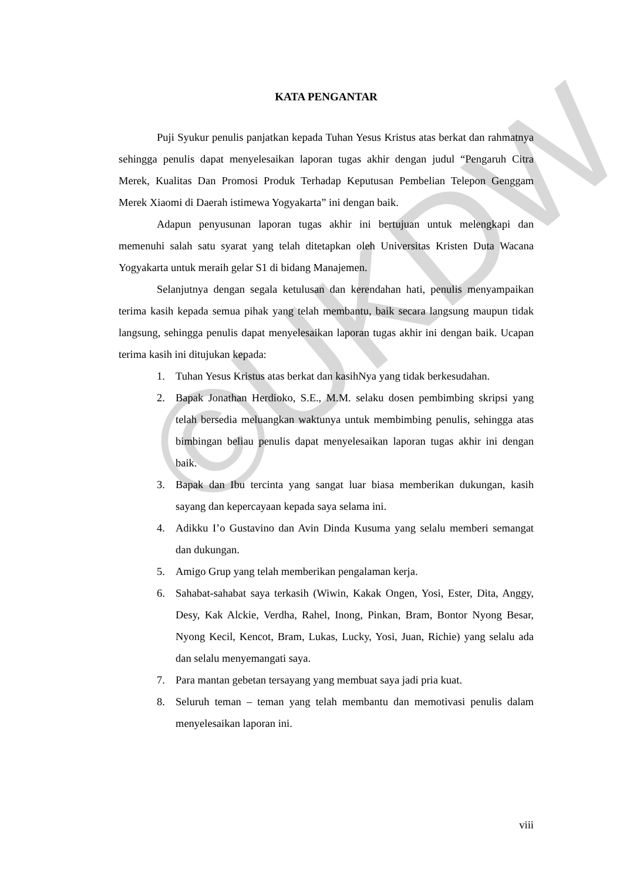©UKDW
KATA PENGANTAR
Puji Syukur penulis panjatkan kepada Tuhan Yesus Kristus atas berkat dan rahmatnya sehingga penulis dapat menyelesaikan laporan tugas akhir dengan judul “Pengaruh Citra Merek, Kualitas Dan Promosi Produk Terhadap Keputusan Pembelian Telepon Genggam Merek Xiaomi di Daerah istimewa Yogyakarta” ini dengan baik.
Adapun penyusunan laporan tugas akhir ini bertujuan untuk melengkapi dan memenuhi salah satu syarat yang telah ditetapkan oleh Universitas Kristen Duta Wacana Yogyakarta untuk meraih gelar S1 di bidang Manajemen.
Selanjutnya dengan segala ketulusan dan kerendahan hati, penulis menyampaikan terima kasih kepada semua pihak yang telah membantu, baik secara langsung maupun tidak langsung, sehingga penulis dapat menyelesaikan laporan tugas akhir ini dengan baik. Ucapan terima kasih ini ditujukan kepada:
1. Tuhan Yesus Kristus atas berkat dan kasihNya yang tidak berkesudahan.
2. Bapak Jonathan Herdioko, S.E., M.M. selaku dosen pembimbing skripsi yang telah bersedia meluangkan waktunya untuk membimbing penulis, sehingga atas bimbingan beliau penulis dapat menyelesaikan laporan tugas akhir ini dengan baik.
3. Bapak dan Ibu tercinta yang sangat luar biasa memberikan dukungan, kasih sayang dan kepercayaan kepada saya selama ini.
4. Adikku I’o Gustavino dan Avin Dinda Kusuma yang selalu memberi semangat dan dukungan.
5. Amigo Grup yang telah memberikan pengalaman kerja.
6. Sahabat-sahabat saya terkasih (Wiwin, Kakak Ongen, Yosi, Ester, Dita, Anggy, Desy, Kak Alckie, Verdha, Rahel, Inong, Pinkan, Bram, Bontor Nyong Besar, Nyong Kecil, Kencot, Bram, Lukas, Lucky, Yosi, Juan, Richie) yang selalu ada dan selalu menyemangati saya.
7. Para mantan gebetan tersayang yang membuat saya jadi pria kuat.
8. Seluruh teman – teman yang telah membantu dan memotivasi penulis dalam menyelesaikan laporan ini.
viii